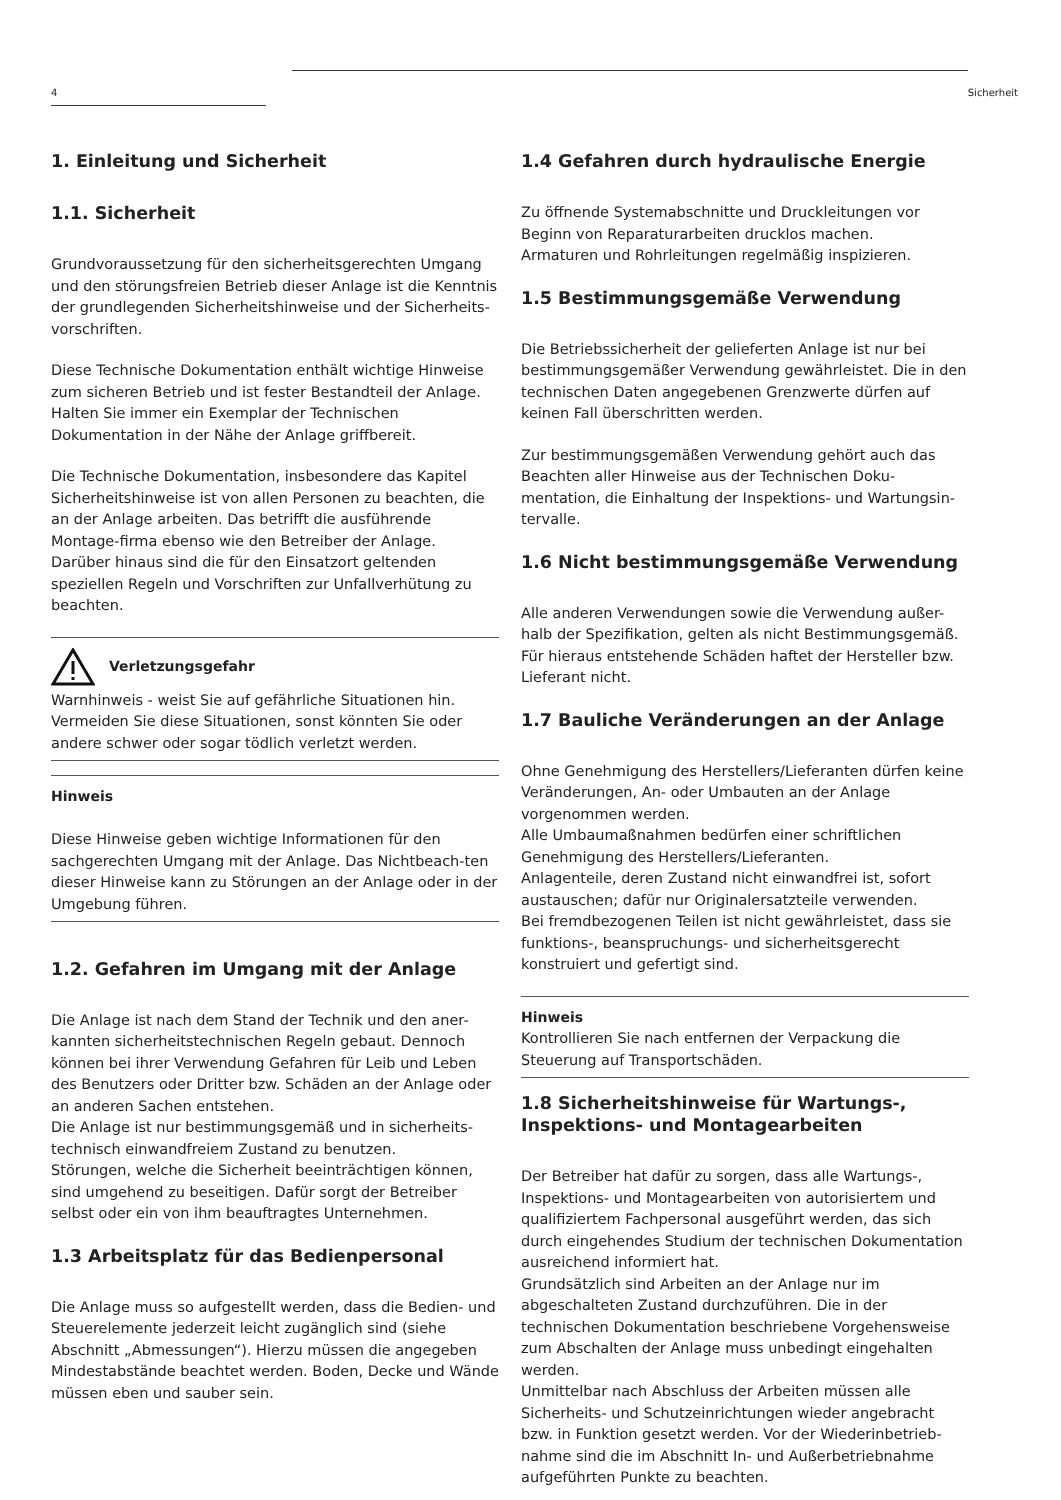4 Sicherheit
1. Einleitung und Sicherheit
1.1. Sicherheit
Grundvoraussetzung für den sicherheitsgerechten Umgang und den störungsfreien Betrieb dieser Anlage ist die Kenntnis der grundlegenden Sicherheitshinweise und der Sicherheits-vorschriften.
Diese Technische Dokumentation enthält wichtige Hinweise zum sicheren Betrieb und ist fester Bestandteil der Anlage. Halten Sie immer ein Exemplar der Technischen Dokumentation in der Nähe der Anlage griffbereit.
Die Technische Dokumentation, insbesondere das Kapitel Sicherheitshinweise ist von allen Personen zu beachten, die an der Anlage arbeiten. Das betrifft die ausführende Montage-firma ebenso wie den Betreiber der Anlage.
Darüber hinaus sind die für den Einsatzort geltenden speziellen Regeln und Vorschriften zur Unfallverhütung zu beachten.
Verletzungsgefahr
Warnhinweis - weist Sie auf gefährliche Situationen hin. Vermeiden Sie diese Situationen, sonst könnten Sie oder andere schwer oder sogar tödlich verletzt werden.
Hinweis
Diese Hinweise geben wichtige Informationen für den sachgerechten Umgang mit der Anlage. Das Nichtbeach-ten dieser Hinweise kann zu Störungen an der Anlage oder in der Umgebung führen.
1.2. Gefahren im Umgang mit der Anlage
Die Anlage ist nach dem Stand der Technik und den aner-kannten sicherheitstechnischen Regeln gebaut. Dennoch können bei ihrer Verwendung Gefahren für Leib und Leben des Benutzers oder Dritter bzw. Schäden an der Anlage oder an anderen Sachen entstehen.
Die Anlage ist nur bestimmungsgemäß und in sicherheits-technisch einwandfreiem Zustand zu benutzen.
Störungen, welche die Sicherheit beeinträchtigen können, sind umgehend zu beseitigen. Dafür sorgt der Betreiber selbst oder ein von ihm beauftragtes Unternehmen.
1.3 Arbeitsplatz für das Bedienpersonal
Die Anlage muss so aufgestellt werden, dass die Bedien- und Steuerelemente jederzeit leicht zugänglich sind (siehe Abschnitt „Abmessungen“). Hierzu müssen die angegeben Mindestabstände beachtet werden. Boden, Decke und Wände müssen eben und sauber sein.
1.4 Gefahren durch hydraulische Energie
Zu öffnende Systemabschnitte und Druckleitungen vor Beginn von Reparaturarbeiten drucklos machen.
Armaturen und Rohrleitungen regelmäßig inspizieren.
1.5 Bestimmungsgemäße Verwendung
Die Betriebssicherheit der gelieferten Anlage ist nur bei bestimmungsgemäßer Verwendung gewährleistet. Die in den technischen Daten angegebenen Grenzwerte dürfen auf keinen Fall überschritten werden.
Zur bestimmungsgemäßen Verwendung gehört auch das Beachten aller Hinweise aus der Technischen Doku-mentation, die Einhaltung der Inspektions- und Wartungsin-tervalle.
1.6 Nicht bestimmungsgemäße Verwendung
Alle anderen Verwendungen sowie die Verwendung außer-halb der Spezifikation, gelten als nicht Bestimmungsgemäß. Für hieraus entstehende Schäden haftet der Hersteller bzw. Lieferant nicht.
1.7 Bauliche Veränderungen an der Anlage
Ohne Genehmigung des Herstellers/Lieferanten dürfen keine Veränderungen, An- oder Umbauten an der Anlage vorgenommen werden.
Alle Umbaumaßnahmen bedürfen einer schriftlichen Genehmigung des Herstellers/Lieferanten.
Anlagenteile, deren Zustand nicht einwandfrei ist, sofort austauschen; dafür nur Originalersatzteile verwenden.
Bei fremdbezogenen Teilen ist nicht gewährleistet, dass sie funktions-, beanspruchungs- und sicherheitsgerecht konstruiert und gefertigt sind.
Hinweis
Kontrollieren Sie nach entfernen der Verpackung die Steuerung auf Transportschäden.
1.8 Sicherheitshinweise für Wartungs-, Inspektions- und Montagearbeiten
Der Betreiber hat dafür zu sorgen, dass alle Wartungs-, Inspektions- und Montagearbeiten von autorisiertem und qualifiziertem Fachpersonal ausgeführt werden, das sich durch eingehendes Studium der technischen Dokumentation ausreichend informiert hat.
Grundsätzlich sind Arbeiten an der Anlage nur im abgeschalteten Zustand durchzuführen. Die in der technischen Dokumentation beschriebene Vorgehensweise zum Abschalten der Anlage muss unbedingt eingehalten werden.
Unmittelbar nach Abschluss der Arbeiten müssen alle Sicherheits- und Schutzeinrichtungen wieder angebracht bzw. in Funktion gesetzt werden. Vor der Wiederinbetrieb-nahme sind die im Abschnitt In- und Außerbetriebnahme aufgeführten Punkte zu beachten.